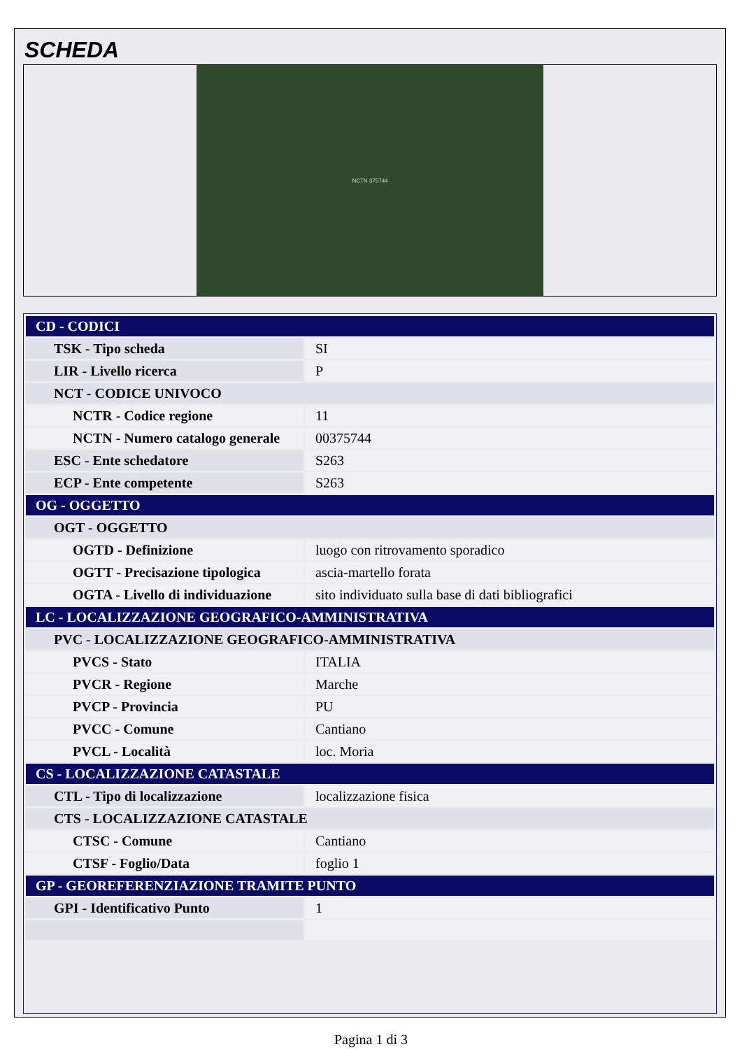SCHEDA
NCTN 375744
| CD - CODICI | |
| TSK - Tipo scheda | SI |
| LIR - Livello ricerca | P |
| NCT - CODICE UNIVOCO | |
| NCTR - Codice regione | 11 |
| NCTN - Numero catalogo generale | 00375744 |
| ESC - Ente schedatore | S263 |
| ECP - Ente competente | S263 |
| OG - OGGETTO | |
| OGT - OGGETTO | |
| OGTD - Definizione | luogo con ritrovamento sporadico |
| OGTT - Precisazione tipologica | ascia-martello forata |
| OGTA - Livello di individuazione | sito individuato sulla base di dati bibliografici |
| LC - LOCALIZZAZIONE GEOGRAFICO-AMMINISTRATIVA | |
| PVC - LOCALIZZAZIONE GEOGRAFICO-AMMINISTRATIVA | |
| PVCS - Stato | ITALIA |
| PVCR - Regione | Marche |
| PVCP - Provincia | PU |
| PVCC - Comune | Cantiano |
| PVCL - Località | loc. Moria |
| CS - LOCALIZZAZIONE CATASTALE | |
| CTL - Tipo di localizzazione | localizzazione fisica |
| CTS - LOCALIZZAZIONE CATASTALE | |
| CTSC - Comune | Cantiano |
| CTSF - Foglio/Data | foglio 1 |
| GP - GEOREFERENZIAZIONE TRAMITE PUNTO | |
| GPI - Identificativo Punto | 1 |
Pagina 1 di 3